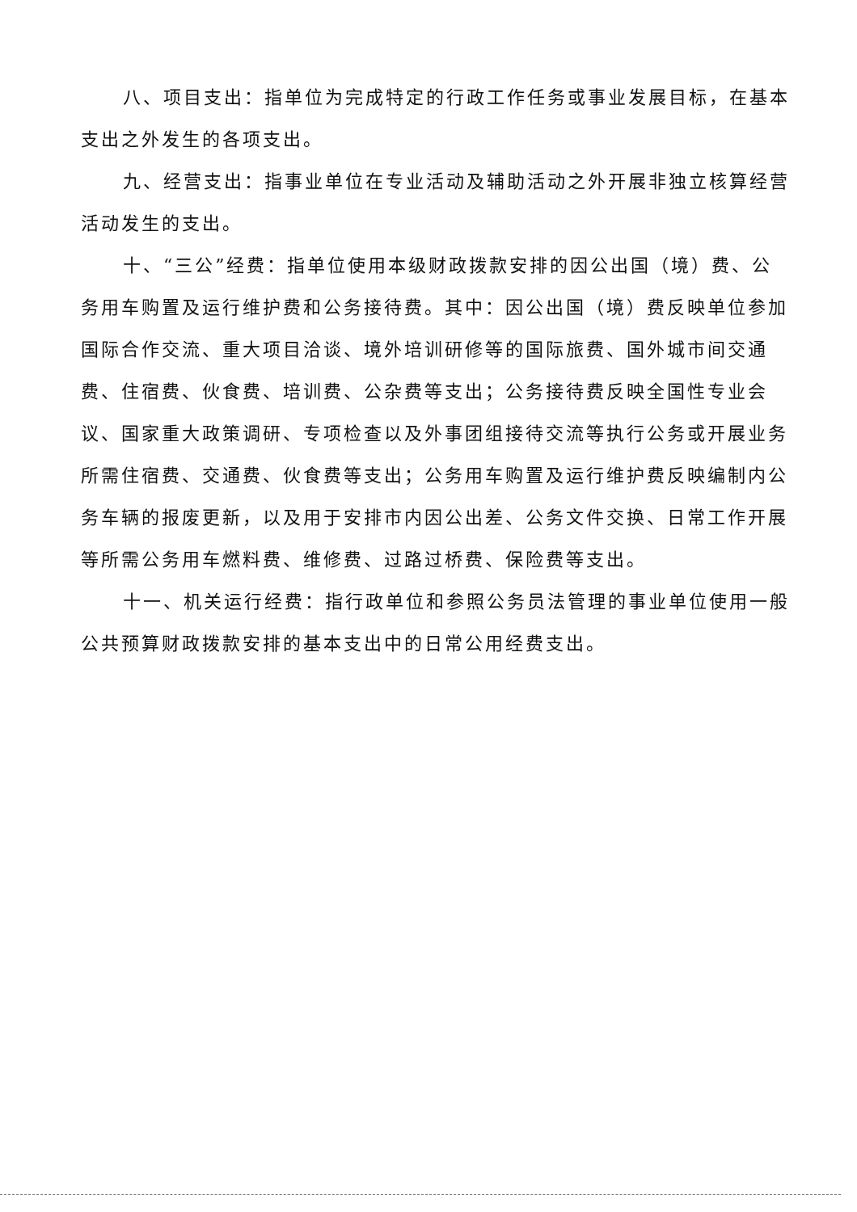八、项目支出：指单位为完成特定的行政工作任务或事业发展目标，在基本支出之外发生的各项支出。
九、经营支出：指事业单位在专业活动及辅助活动之外开展非独立核算经营活动发生的支出。
十、“三公”经费：指单位使用本级财政拨款安排的因公出国（境）费、公务用车购置及运行维护费和公务接待费。其中：因公出国（境）费反映单位参加国际合作交流、重大项目洽谈、境外培训研修等的国际旅费、国外城市间交通费、住宿费、伙食费、培训费、公杂费等支出；公务接待费反映全国性专业会议、国家重大政策调研、专项检查以及外事团组接待交流等执行公务或开展业务所需住宿费、交通费、伙食费等支出；公务用车购置及运行维护费反映编制内公务车辆的报废更新，以及用于安排市内因公出差、公务文件交换、日常工作开展等所需公务用车燃料费、维修费、过路过桥费、保险费等支出。
十一、机关运行经费：指行政单位和参照公务员法管理的事业单位使用一般公共预算财政拨款安排的基本支出中的日常公用经费支出。